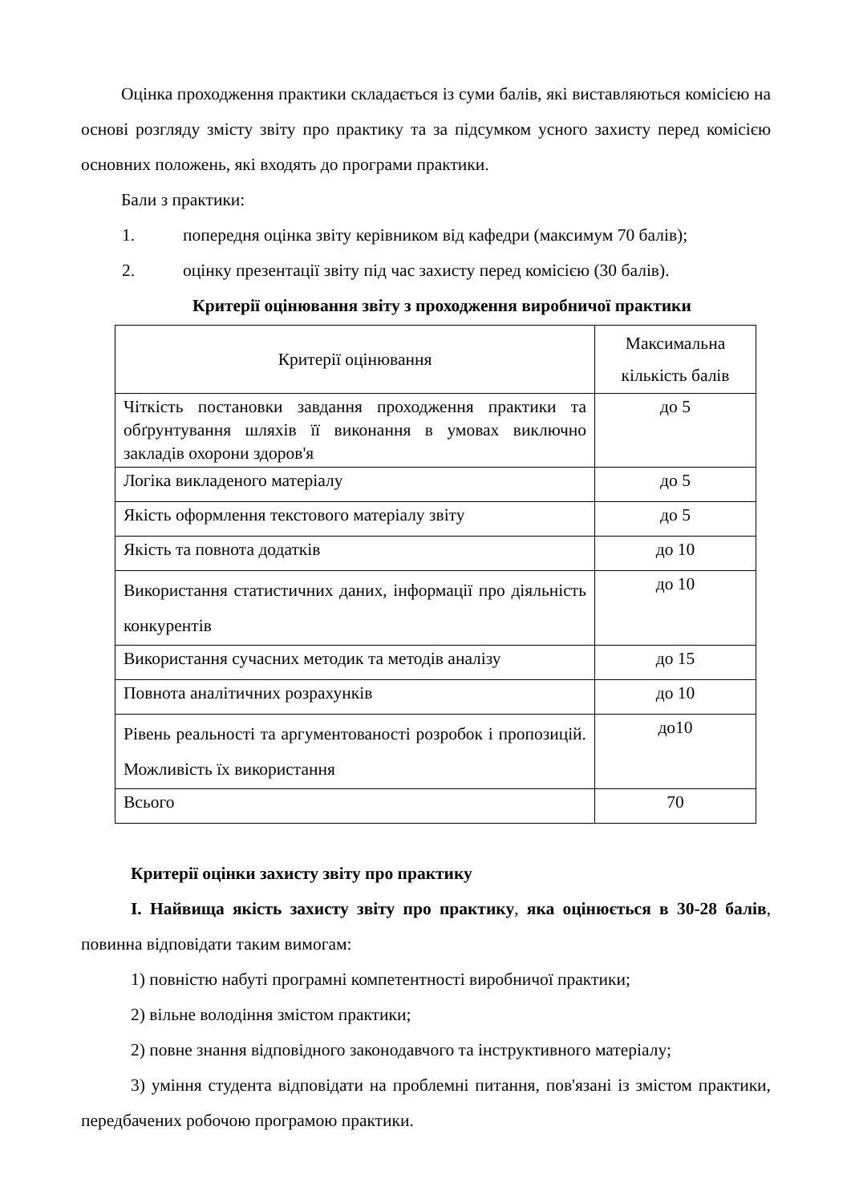Оцінка проходження практики складається із суми балів, які виставляються комісією на основі розгляду змісту звіту про практику та за підсумком усного захисту перед комісією основних положень, які входять до програми практики.
Бали з практики:
1. попередня оцінка звіту керівником від кафедри (максимум 70 балів);
2. оцінку презентації звіту під час захисту перед комісією (30 балів).
Критерії оцінювання звіту з проходження виробничої практики
| Критерії оцінювання | Максимальна кількість балів |
| Чіткість постановки завдання проходження практики та обґрунтування шляхів її виконання в умовах виключно закладів охорони здоров'я | до 5 |
| Логіка викладеного матеріалу | до 5 |
| Якість оформлення текстового матеріалу звіту | до 5 |
| Якість та повнота додатків | до 10 |
| Використання статистичних даних, інформації про діяльність конкурентів | до 10 |
| Використання сучасних методик та методів аналізу | до 15 |
| Повнота аналітичних розрахунків | до 10 |
| Рівень реальності та аргументованості розробок і пропозицій. Можливість їх використання | до10 |
| Всього | 70 |
Критерії оцінки захисту звіту про практику
I. Найвища якість захисту звіту про практику, яка оцінюється в 30-28 балів, повинна відповідати таким вимогам:
1) повністю набуті програмні компетентності виробничої практики;
2) вільне володіння змістом практики;
2) повне знання відповідного законодавчого та інструктивного матеріалу;
3) уміння студента відповідати на проблемні питання, пов'язані із змістом практики, передбачених робочою програмою практики.